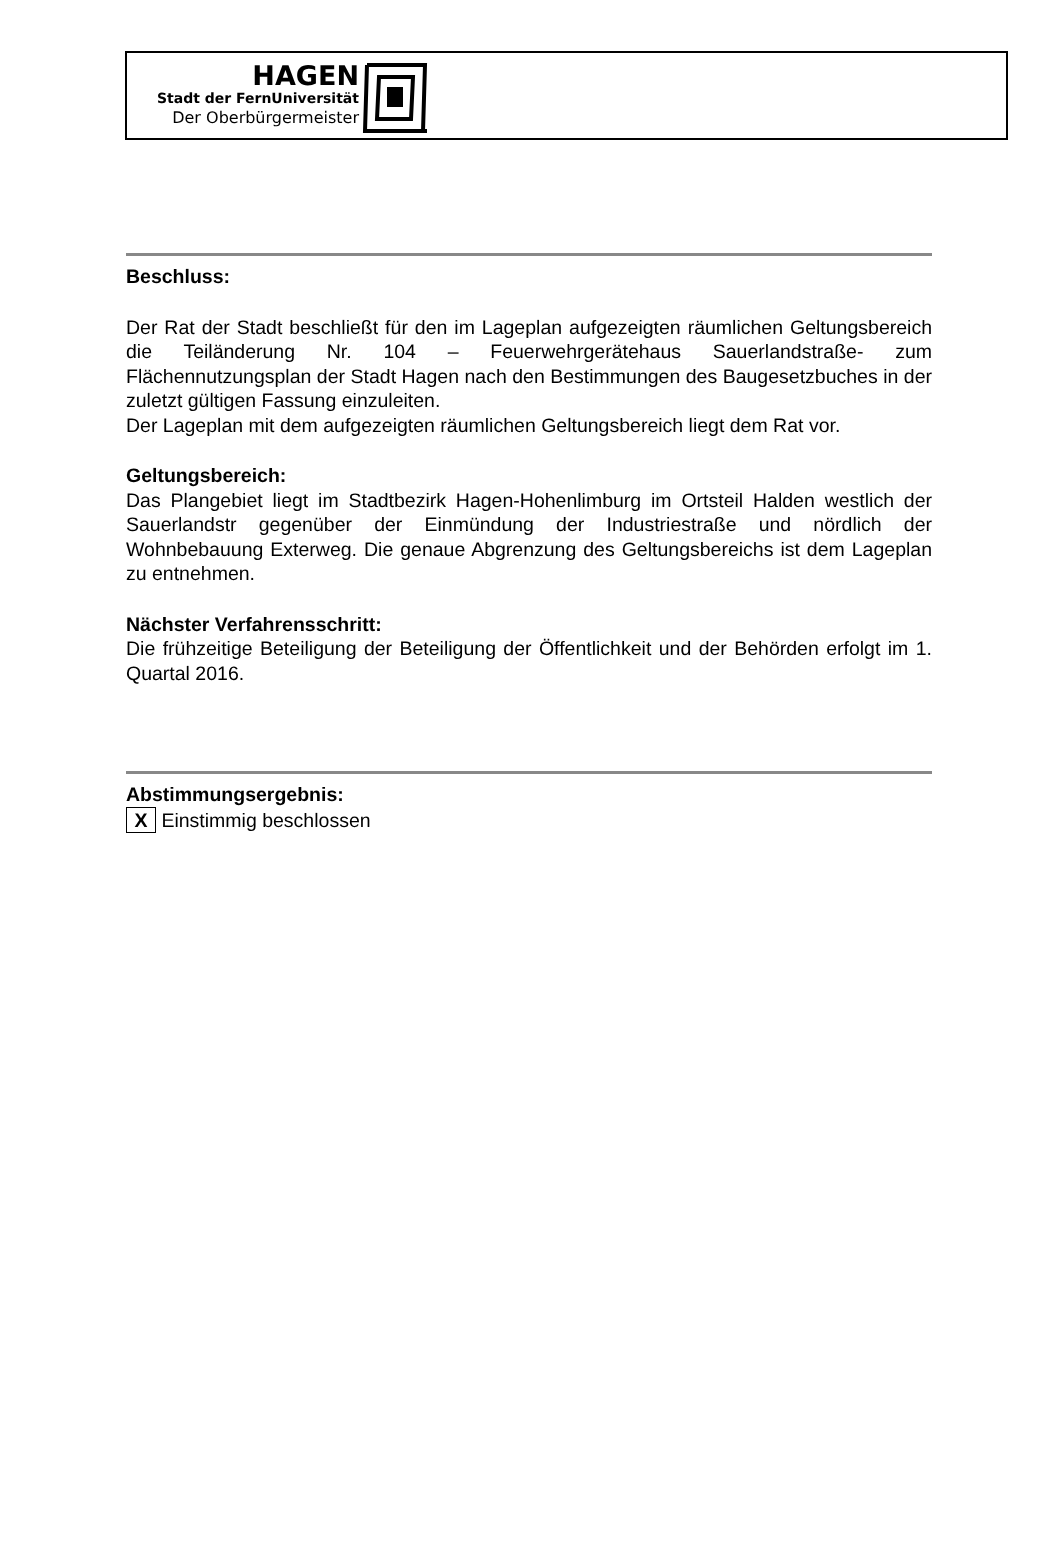HAGEN
Stadt der FernUniversität
Der Oberbürgermeister
Beschluss:
Der Rat der Stadt beschließt für den im Lageplan aufgezeigten räumlichen Geltungsbereich die Teiländerung Nr. 104 – Feuerwehrgerätehaus Sauerlandstraße- zum Flächennutzungsplan der Stadt Hagen nach den Bestimmungen des Baugesetzbuches in der zuletzt gültigen Fassung einzuleiten.
Der Lageplan mit dem aufgezeigten räumlichen Geltungsbereich liegt dem Rat vor.
Geltungsbereich:
Das Plangebiet liegt im Stadtbezirk Hagen-Hohenlimburg im Ortsteil Halden westlich der Sauerlandstr gegenüber der Einmündung der Industriestraße und nördlich der Wohnbebauung Exterweg. Die genaue Abgrenzung des Geltungsbereichs ist dem Lageplan zu entnehmen.
Nächster Verfahrensschritt:
Die frühzeitige Beteiligung der Beteiligung der Öffentlichkeit und der Behörden erfolgt im 1. Quartal 2016.
Abstimmungsergebnis:
X Einstimmig beschlossen